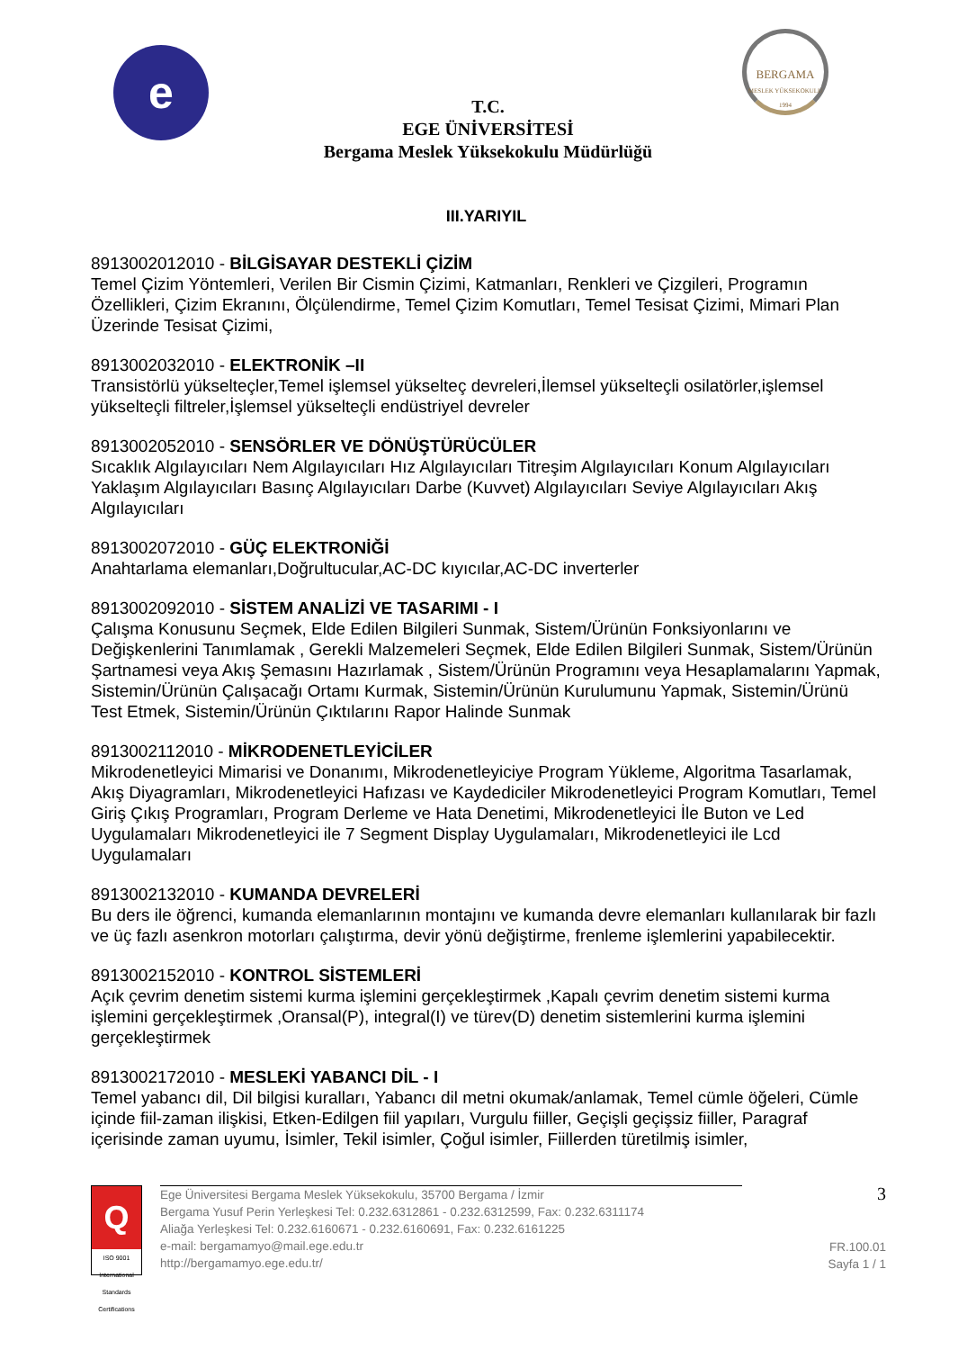e
BERGAMA
MESLEK YÜKSEKOKULU
1994
T.C.
EGE ÜNİVERSİTESİ
Bergama Meslek Yüksekokulu Müdürlüğü
III.YARIYIL
8913002012010 - BİLGİSAYAR DESTEKLİ ÇİZİM
Temel Çizim Yöntemleri, Verilen Bir Cismin Çizimi, Katmanları, Renkleri ve Çizgileri, Programın Özellikleri, Çizim Ekranını, Ölçülendirme, Temel Çizim Komutları, Temel Tesisat Çizimi, Mimari Plan Üzerinde Tesisat Çizimi,
8913002032010 - ELEKTRONİK –II
Transistörlü yükselteçler,Temel işlemsel yükselteç devreleri,İlemsel yükselteçli osilatörler,işlemsel yükselteçli filtreler,İşlemsel yükselteçli endüstriyel devreler
8913002052010 - SENSÖRLER VE DÖNÜŞTÜRÜCÜLER
Sıcaklık Algılayıcıları Nem Algılayıcıları Hız Algılayıcıları Titreşim Algılayıcıları Konum Algılayıcıları Yaklaşım Algılayıcıları Basınç Algılayıcıları Darbe (Kuvvet) Algılayıcıları Seviye Algılayıcıları Akış Algılayıcıları
8913002072010 - GÜÇ ELEKTRONİĞİ
Anahtarlama elemanları,Doğrultucular,AC-DC kıyıcılar,AC-DC inverterler
8913002092010 - SİSTEM ANALİZİ VE TASARIMI - I
Çalışma Konusunu Seçmek, Elde Edilen Bilgileri Sunmak, Sistem/Ürünün Fonksiyonlarını ve Değişkenlerini Tanımlamak , Gerekli Malzemeleri Seçmek, Elde Edilen Bilgileri Sunmak, Sistem/Ürünün Şartnamesi veya Akış Şemasını Hazırlamak , Sistem/Ürünün Programını veya Hesaplamalarını Yapmak, Sistemin/Ürünün Çalışacağı Ortamı Kurmak, Sistemin/Ürünün Kurulumunu Yapmak, Sistemin/Ürünü Test Etmek, Sistemin/Ürünün Çıktılarını Rapor Halinde Sunmak
8913002112010 - MİKRODENETLEYİCİLER
Mikrodenetleyici Mimarisi ve Donanımı, Mikrodenetleyiciye Program Yükleme, Algoritma Tasarlamak, Akış Diyagramları, Mikrodenetleyici Hafızası ve Kaydediciler Mikrodenetleyici Program Komutları, Temel Giriş Çıkış Programları, Program Derleme ve Hata Denetimi, Mikrodenetleyici İle Buton ve Led Uygulamaları Mikrodenetleyici ile 7 Segment Display Uygulamaları, Mikrodenetleyici ile Lcd Uygulamaları
8913002132010 - KUMANDA DEVRELERİ
Bu ders ile öğrenci, kumanda elemanlarının montajını ve kumanda devre elemanları kullanılarak bir fazlı ve üç fazlı asenkron motorları çalıştırma, devir yönü değiştirme, frenleme işlemlerini yapabilecektir.
8913002152010 - KONTROL SİSTEMLERİ
Açık çevrim denetim sistemi kurma işlemini gerçekleştirmek ,Kapalı çevrim denetim sistemi kurma işlemini gerçekleştirmek ,Oransal(P), integral(I) ve türev(D) denetim sistemlerini kurma işlemini gerçekleştirmek
8913002172010 - MESLEKİ YABANCI DİL - I
Temel yabancı dil, Dil bilgisi kuralları, Yabancı dil metni okumak/anlamak, Temel cümle öğeleri, Cümle içinde fiil-zaman ilişkisi, Etken-Edilgen fiil yapıları, Vurgulu fiiller, Geçişli geçişsiz fiiller, Paragraf içerisinde zaman uyumu, İsimler, Tekil isimler, Çoğul isimler, Fiillerden türetilmiş isimler,
Q
ISO 9001
International Standards Certifications
Ege Üniversitesi Bergama Meslek Yüksekokulu, 35700 Bergama / İzmir
Bergama Yusuf Perin Yerleşkesi Tel: 0.232.6312861 - 0.232.6312599, Fax: 0.232.6311174
Aliağa Yerleşkesi Tel: 0.232.6160671 - 0.232.6160691, Fax: 0.232.6161225
e-mail: bergamamyo@mail.ege.edu.tr
http://bergamamyo.ege.edu.tr/
3
FR.100.01
Sayfa 1 / 1